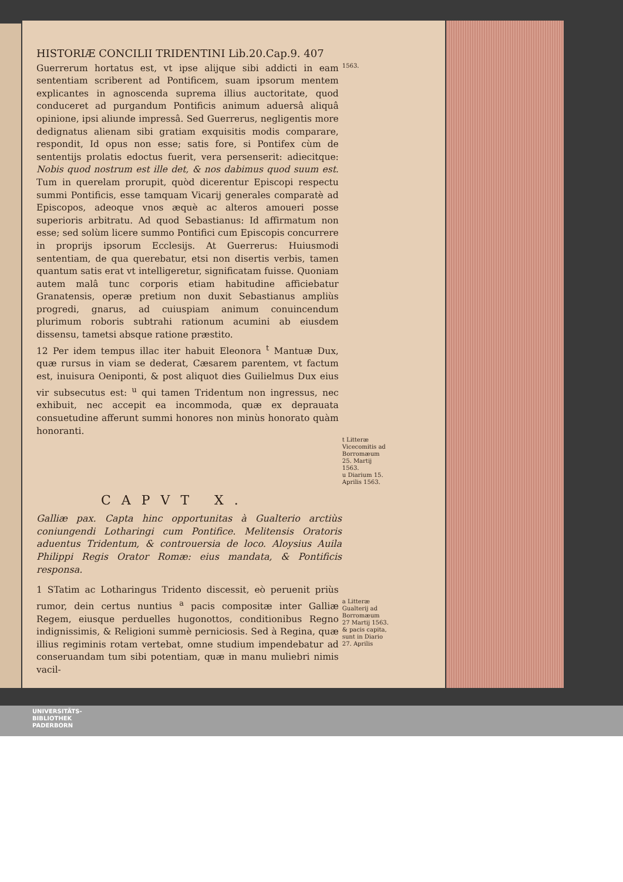HISTORIÆ CONCILII TRIDENTINI Lib.20.Cap.9. 407
Guerrerum hortatus est, vt ipse alijque sibi addicti in eam sententiam scriberent ad Pontificem, suam ipsorum mentem explicantes in agnoscenda suprema illius auctoritate, quod conduceret ad purgandum Pontificis animum aduersâ aliquâ opinione, ipsi aliunde impressâ. Sed Guerrerus, negligentis more dedignatus alienam sibi gratiam exquisitis modis comparare, respondit, Id opus non esse; satis fore, si Pontifex cùm de sententijs prolatis edoctus fuerit, vera persenserit: adiecitque: Nobis quod nostrum est ille det, & nos dabimus quod suum est. Tum in querelam prorupit, quòd dicerentur Episcopi respectu summi Pontificis, esse tamquam Vicarij generales comparatè ad Episcopos, adeoque vnos æquè ac alteros amoueri posse superioris arbitratu. Ad quod Sebastianus: Id affirmatum non esse; sed solùm licere summo Pontifici cum Episcopis concurrere in proprijs ipsorum Ecclesijs. At Guerrerus: Huiusmodi sententiam, de qua querebatur, etsi non disertis verbis, tamen quantum satis erat vt intelligeretur, significatam fuisse. Quoniam autem malâ tunc corporis etiam habitudine afficiebatur Granatensis, operæ pretium non duxit Sebastianus ampliùs progredi, gnarus, ad cuiuspiam animum conuincendum plurimum roboris subtrahi rationum acumini ab eiusdem dissensu, tametsi absque ratione præstito.
12 Per idem tempus illac iter habuit Eleonora <sup>t</sup> Mantuæ Dux, quæ rursus in viam se dederat, Cæsarem parentem, vt factum est, inuisura Oeniponti, & post aliquot dies Guilielmus Dux eius vir subsecutus est: <sup>u</sup> qui tamen Tridentum non ingressus, nec exhibuit, nec accepit ea incommoda, quæ ex deprauata consuetudine afferunt summi honores non minùs honorato quàm honoranti.
1563.
t Litteræ Vicecomitis ad Borromæum 25. Martij 1563.
u Diarium 15. Aprilis 1563.
CAPVT X.
Galliæ pax. Capta hinc opportunitas à Gualterio arctiùs coniungendi Lotharingi cum Pontifice. Melitensis Oratoris aduentus Tridentum, & controuersia de loco. Aloysius Auila Philippi Regis Orator Romæ: eius mandata, & Pontificis responsa.
1 STatim ac Lotharingus Tridento discessit, eò peruenit priùs rumor, dein certus nuntius <sup>a</sup> pacis compositæ inter Galliæ Regem, eiusque perduelles hugonottos, conditionibus Regno indignissimis, & Religioni summè perniciosis. Sed à Regina, quæ illius regiminis rotam vertebat, omne studium impendebatur ad conseruandam tum sibi potentiam, quæ in manu muliebri nimis vacil-
a Litteræ Gualterij ad Borromæum 27 Martij 1563. & pacis capita, sunt in Diario 27. Aprilis
UNIVERSITÄTS-
BIBLIOTHEK
PADERBORN